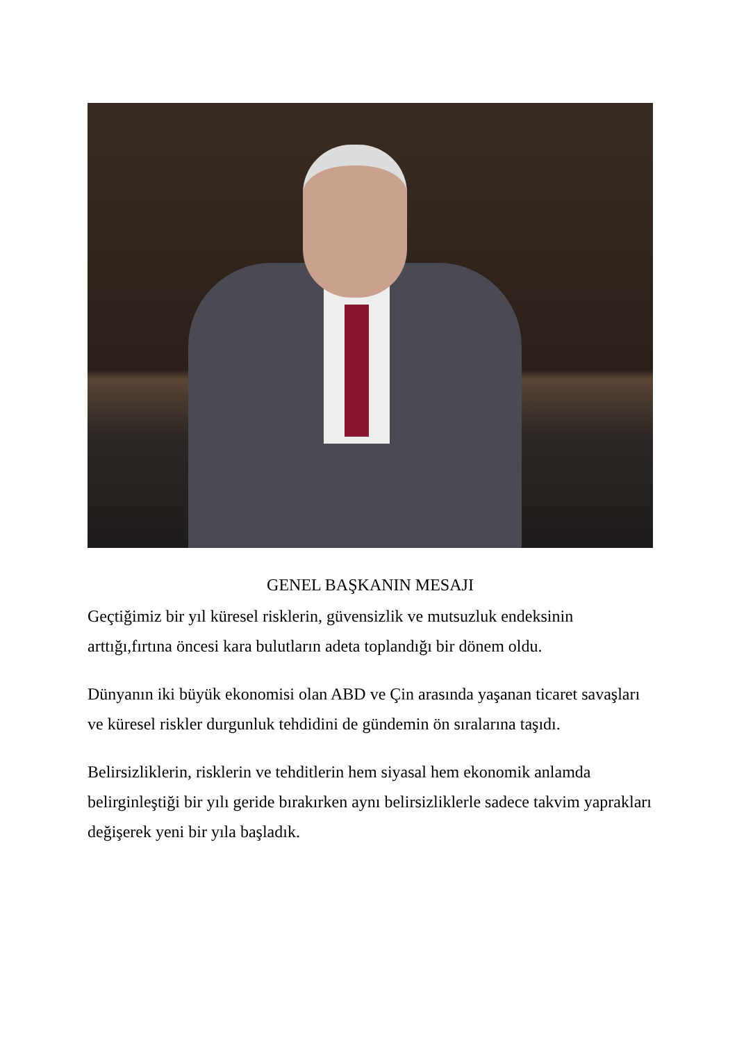GENEL BAŞKANIN MESAJI
Geçtiğimiz bir yıl küresel risklerin, güvensizlik ve mutsuzluk endeksinin arttığı,fırtına öncesi kara bulutların adeta toplandığı bir dönem oldu.
Dünyanın iki büyük ekonomisi olan ABD ve Çin arasında yaşanan ticaret savaşları ve küresel riskler durgunluk tehdidini de gündemin ön sıralarına taşıdı.
Belirsizliklerin, risklerin ve tehditlerin hem siyasal hem ekonomik anlamda belirginleştiği bir yılı geride bırakırken aynı belirsizliklerle sadece takvim yaprakları değişerek yeni bir yıla başladık.